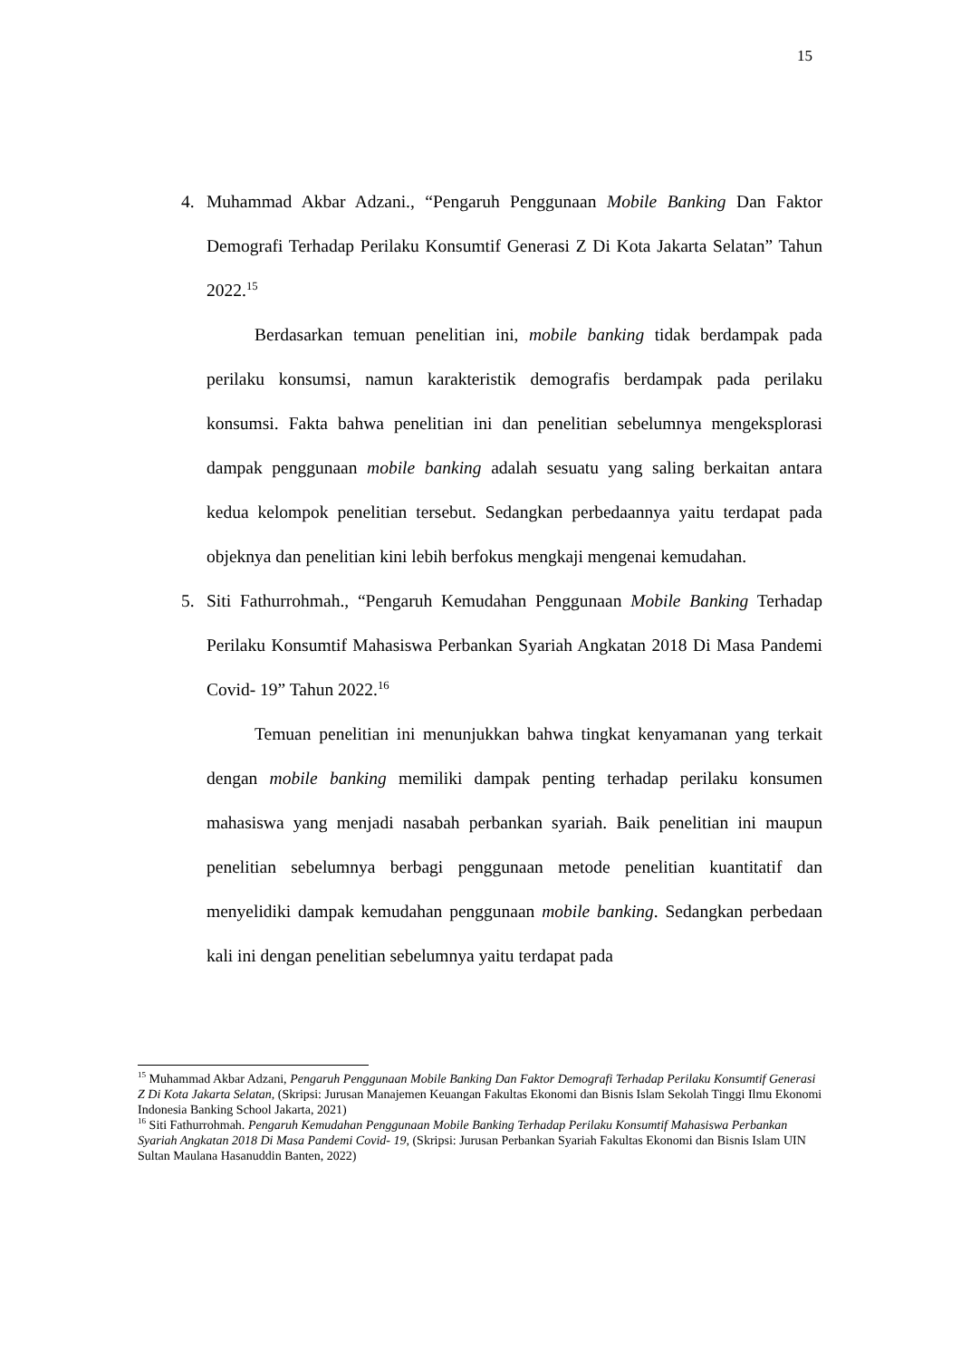15
4. Muhammad Akbar Adzani., “Pengaruh Penggunaan Mobile Banking Dan Faktor Demografi Terhadap Perilaku Konsumtif Generasi Z Di Kota Jakarta Selatan” Tahun 2022.<sup>15</sup>
Berdasarkan temuan penelitian ini, mobile banking tidak berdampak pada perilaku konsumsi, namun karakteristik demografis berdampak pada perilaku konsumsi. Fakta bahwa penelitian ini dan penelitian sebelumnya mengeksplorasi dampak penggunaan mobile banking adalah sesuatu yang saling berkaitan antara kedua kelompok penelitian tersebut. Sedangkan perbedaannya yaitu terdapat pada objeknya dan penelitian kini lebih berfokus mengkaji mengenai kemudahan.
5. Siti Fathurrohmah., “Pengaruh Kemudahan Penggunaan Mobile Banking Terhadap Perilaku Konsumtif Mahasiswa Perbankan Syariah Angkatan 2018 Di Masa Pandemi Covid- 19” Tahun 2022.<sup>16</sup>
Temuan penelitian ini menunjukkan bahwa tingkat kenyamanan yang terkait dengan mobile banking memiliki dampak penting terhadap perilaku konsumen mahasiswa yang menjadi nasabah perbankan syariah. Baik penelitian ini maupun penelitian sebelumnya berbagi penggunaan metode penelitian kuantitatif dan menyelidiki dampak kemudahan penggunaan mobile banking. Sedangkan perbedaan kali ini dengan penelitian sebelumnya yaitu terdapat pada
<sup>15</sup> Muhammad Akbar Adzani, Pengaruh Penggunaan Mobile Banking Dan Faktor Demografi Terhadap Perilaku Konsumtif Generasi Z Di Kota Jakarta Selatan, (Skripsi: Jurusan Manajemen Keuangan Fakultas Ekonomi dan Bisnis Islam Sekolah Tinggi Ilmu Ekonomi Indonesia Banking School Jakarta, 2021)
<sup>16</sup> Siti Fathurrohmah. Pengaruh Kemudahan Penggunaan Mobile Banking Terhadap Perilaku Konsumtif Mahasiswa Perbankan Syariah Angkatan 2018 Di Masa Pandemi Covid- 19, (Skripsi: Jurusan Perbankan Syariah Fakultas Ekonomi dan Bisnis Islam UIN Sultan Maulana Hasanuddin Banten, 2022)